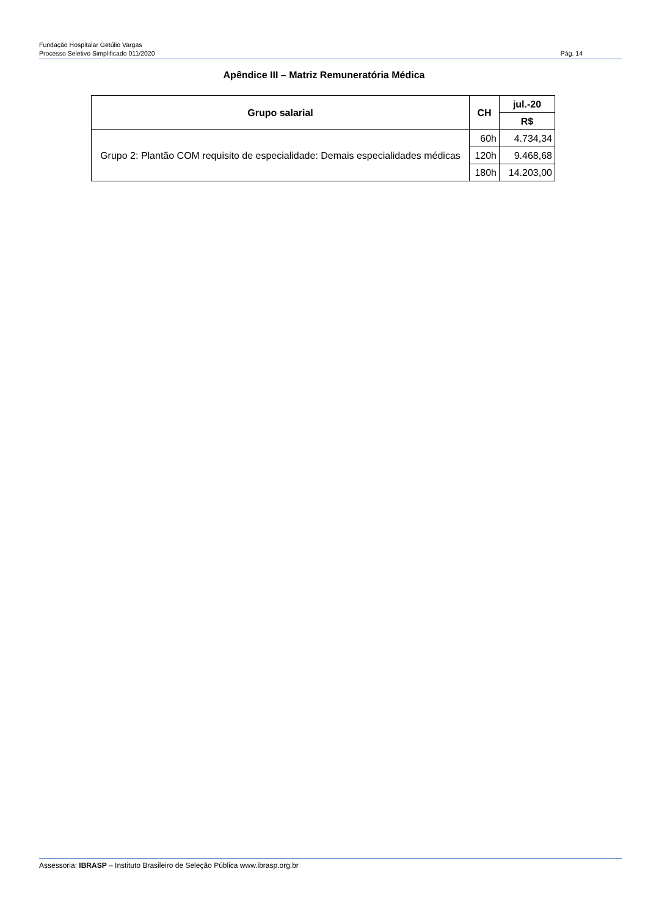Fundação Hospitalar Getúlio Vargas
Processo Seletivo Simplificado 011/2020 Pág. 14
Apêndice III – Matriz Remuneratória Médica
| Grupo salarial | CH | jul.-20 |
| --- | --- | --- |
| | | R$ |
| Grupo 2: Plantão COM requisito de especialidade: Demais especialidades médicas | 60h | 4.734,34 |
| | 120h | 9.468,68 |
| | 180h | 14.203,00 |
Assessoria: IBRASP – Instituto Brasileiro de Seleção Pública www.ibrasp.org.br